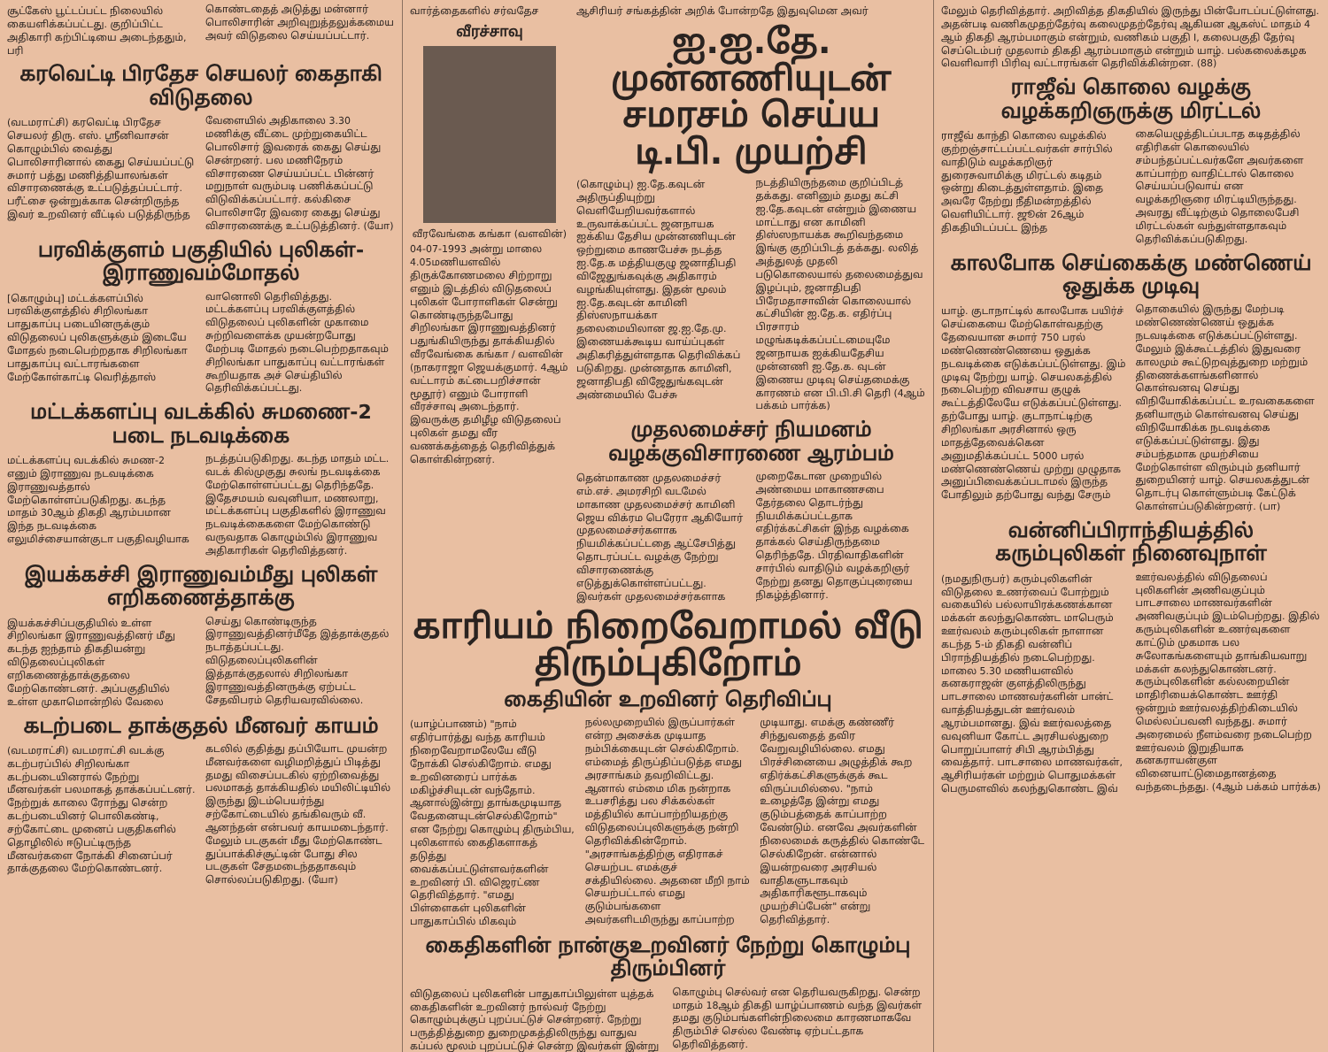சூட்கேஸ் பூட்டப்பட்ட நிலையில் கையளிக்கப்பட்டது. குறிப்பிட்ட அதிகாரி கற்பிட்டியை அடைந்ததும், பரி
கொண்டதைத் அடுத்து மன்னார் பொலிசாரின் அறிவுறுத்தலுக்கமைய அவர் விடுதலை செய்யப்பட்டார்.
கரவெட்டி பிரதேச செயலர் கைதாகி விடுதலை
(வடமராட்சி) கரவெட்டி பிரதேச செயலர் திரு. எஸ். ஸ்ரீனிவாசன் கொழும்பில் வைத்து பொலிசாரினால் கைது செய்யப்பட்டு சுமார் பத்து மணித்தியாலங்கள் விசாரணைக்கு உட்படுத்தப்பட்டார். பரீட்சை ஒன்றுக்காக சென்றிருந்த இவர் உறவினர் வீட்டில் படுத்திருந்த வேளையில் அதிகாலை 3.30 மணிக்கு வீட்டை முற்றுகையிட்ட பொலிசார் இவரைக் கைது செய்து சென்றனர். பல மணிநேரம் விசாரணை செய்யப்பட்ட பின்னர் மறுநாள் வரும்படி பணிக்கப்பட்டு விடுவிக்கப்பட்டார். கல்கிசை பொலிசாரே இவரை கைது செய்து விசாரணைக்கு உட்படுத்தினர். (யோ)
பரவிக்குளம் பகுதியில் புலிகள்-இராணுவம்மோதல்
[கொழும்பு] மட்டக்களப்பில் பரவிக்குளத்தில் சிறிலங்கா பாதுகாப்பு படையினருக்கும் விடுதலைப் புலிகளுக்கும் இடையே மோதல் நடைபெற்றதாக சிறிலங்கா பாதுகாப்பு வட்டாரங்களை மேற்கோள்காட்டி வெரித்தாஸ் வானொலி தெரிவித்தது. மட்டக்களப்பு பரவிக்குளத்தில் விடுதலைப் புலிகளின் முகாமை சுற்றிவளைக்க முயன்றபோது மேற்படி மோதல் நடைபெற்றதாகவும் சிறிலங்கா பாதுகாப்பு வட்டாரங்கள் கூறியதாக அச் செய்தியில் தெரிவிக்கப்பட்டது.
மட்டக்களப்பு வடக்கில் சுமணை-2 படை நடவடிக்கை
மட்டக்களப்பு வடக்கில் சுமண-2 எனும் இராணுவ நடவடிக்கை இராணுவத்தால் மேற்கொள்ளப்படுகிறது. கடந்த மாதம் 30ஆம் திகதி ஆரம்பமான இந்த நடவடிக்கை எலுமிச்சையான்குடா பகுதிவழியாக நடத்தப்படுகிறது. கடந்த மாதம் மட்ட. வடக் கில்முகுது சுலங் நடவடிக்கை மேற்கொள்ளப்பட்டது தெரிந்ததே. இதேசமயம் வவுனியா, மணலாறு, மட்டக்களப்பு பகுதிகளில் இராணுவ நடவடிக்கைகளை மேற்கொண்டு வருவதாக கொழும்பில் இராணுவ அதிகாரிகள் தெரிவித்தனர்.
இயக்கச்சி இராணுவம்மீது புலிகள் எறிகணைத்தாக்கு
இயக்கச்சிப்பகுதியில் உள்ள சிறிலங்கா இராணுவத்தினர் மீது கடந்த ஐந்தாம் திகதியன்று விடுதலைப்புலிகள் எறிகணைத்தாக்குதலை மேற்கொண்டனர். அப்பகுதியில் உள்ள முகாமொன்றில் வேலை செய்து கொண்டிருந்த இராணுவத்தினர்மீதே இத்தாக்குதல் நடாத்தப்பட்டது. விடுதலைப்புலிகளின் இத்தாக்குதலால் சிறிலங்கா இராணுவத்தினருக்கு ஏற்பட்ட சேதவிபரம் தெரியவரவில்லை.
கடற்படை தாக்குதல் மீனவர் காயம்
(வடமராட்சி) வடமராட்சி வடக்கு கடற்பரப்பில் சிறிலங்கா கடற்படையினரால் நேற்று மீனவர்கள் பலமாகத் தாக்கப்பட்டனர். நேற்றுக் காலை ரோந்து சென்ற கடற்படையினர் பொலிகண்டி, சற்கோட்டை முனைப் பகுதிகளில் தொழிலில் ஈடுபட்டிருந்த மீனவர்களை நோக்கி சினைப்பர் தாக்குதலை மேற்கொண்டனர். கடலில் குதித்து தப்பியோட முயன்ற மீனவர்களை வழிமறித்துப் பிடித்து தமது விசைப்படகில் ஏற்றிவைத்து பலமாகத் தாக்கியதில் மயிலிட்டியில் இருந்து இடம்பெயர்ந்து சற்கோட்டையில் தங்கிவரும் வீ. ஆனந்தன் என்பவர் காயமடைந்தார். மேலும் படகுகள் மீது மேற்கொண்ட துப்பாக்கிச்சூட்டின் போது சில படகுகள் சேதமடைந்ததாகவும் சொல்லப்படுகிறது. (யோ)
வார்த்தைகளில் சர்வதேச
வீரச்சாவு
வீரவேங்கை கங்கா (வளவின்)
04-07-1993 அன்று மாலை 4.05மணியளவில் திருக்கோணமலை சிற்றாறு எனும் இடத்தில் விடுதலைப் புலிகள் போராளிகள் சென்று கொண்டிருந்தபோது சிறிலங்கா இராணுவத்தினர் பதுங்கியிருந்து தாக்கியதில் வீரவேங்கை கங்கா / வளவின் (நாகராஜா ஜெயக்குமார். 4ஆம் வட்டாரம் கட்டைபறிச்சான் மூதூர்) எனும் போராளி வீரச்சாவு அடைந்தார். இவருக்கு தமிழீழ விடுதலைப் புலிகள் தமது வீர வணக்கத்தைத் தெரிவித்துக் கொள்கின்றனர்.
ஆசிரியர் சங்கத்தின் அறிக் போன்றதே இதுவுமென அவர்
ஐ.ஐ.தே. முன்னணியுடன் சமரசம் செய்ய டி.பி. முயற்சி
(கொழும்பு) ஐ.தே.கவுடன் அதிருப்தியுற்று வெளியேறியவர்களால் உருவாக்கப்பட்ட ஜனநாயக ஐக்கிய தேசிய முன்னணியுடன் ஒற்றுமை காணபேச்சு நடத்த ஐ.தே.க மத்தியகுழு ஜனாதிபதி விஜேதுங்கவுக்கு அதிகாரம் வழங்கியுள்ளது. இதன் மூலம் ஐ.தே.கவுடன் காமினி திஸ்ஸநாயக்கா தலைமையிலான ஜ.ஐ.தே.மு. இணையக்கூடிய வாய்ப்புகள் அதிகரித்துள்ளதாக தெரிவிக்கப் படுகிறது. முன்னதாக காமினி, ஜனாதிபதி விஜேதுங்கவுடன் அண்மையில் பேச்சு நடத்தியிருந்தமை குறிப்பிடத் தக்கது. எனினும் தமது கட்சி ஐ.தே.கவுடன் என்றும் இணைய மாட்டாது என காமினி திஸ்ஸநாயக்க கூறிவந்தமை இங்கு குறிப்பிடத் தக்கது. லலித் அத்துலத் முதலி படுகொலையால் தலைமைத்துவ இழப்பும், ஜனாதிபதி பிரேமதாசாவின் கொலையால் கட்சியின் ஐ.தே.க. எதிர்ப்பு பிரசாரம் மழுங்கடிக்கப்பட்டமையுமே ஜனநாயக ஐக்கியதேசிய முன்னணி ஐ.தே.க. வுடன் இணைய முடிவு செய்தமைக்கு காரணம் என பி.பி.சி தெரி (4ஆம் பக்கம் பார்க்க)
முதலமைச்சர் நியமனம் வழக்குவிசாரணை ஆரம்பம்
தென்மாகாண முதலமைச்சர் எம்.எச். அமரசிறி வடமேல் மாகாண முதலமைச்சர் காமினி ஜெய விக்ரம பெரேரா ஆகியோர் முதலமைச்சர்களாக நியமிக்கப்பட்டதை ஆட்சேபித்து தொடரப்பட்ட வழக்கு நேற்று விசாரணைக்கு எடுத்துக்கொள்ளப்பட்டது. இவர்கள் முதலமைச்சர்களாக முறைகேடான முறையில் அண்மைய மாகாணசபை தேர்தலை தொடர்ந்து நியமிக்கப்பட்டதாக எதிர்க்கட்சிகள் இந்த வழக்கை தாக்கல் செய்திருந்தமை தெரிந்ததே. பிரதிவாதிகளின் சார்பில் வாதிடும் வழக்கறிஞர் நேற்று தனது தொகுப்புரையை நிகழ்த்தினார்.
காரியம் நிறைவேறாமல் வீடு திரும்புகிறோம்
கைதியின் உறவினர் தெரிவிப்பு
(யாழ்ப்பாணம்) "நாம் எதிர்பார்த்து வந்த காரியம் நிறைவேறாமலேயே வீடு நோக்கி செல்கிறோம். எமது உறவினரைப் பார்க்க மகிழ்ச்சியுடன் வந்தோம். ஆனால்இன்று தாங்கமுடியாத வேதனையுடன்செல்கிறோம்" என நேற்று கொழும்பு திரும்பிய, புலிகளால் கைதிகளாகத் தடுத்து வைக்கப்பட்டுள்ளவர்களின் உறவினர் பி. விஜெரட்ண தெரிவித்தார். "எமது பிள்ளைகள் புலிகளின் பாதுகாப்பில் மிகவும் நல்லமுறையில் இருப்பார்கள் என்ற அசைக்க முடியாத நம்பிக்கையுடன் செல்கிறோம். எம்மைத் திருப்திப்படுத்த எமது அரசாங்கம் தவறிவிட்டது. ஆனால் எம்மை மிக நன்றாக உபசரித்து பல சிக்கல்கள் மத்தியில் காப்பாற்றியதற்கு விடுதலைப்புலிகளுக்கு நன்றி தெரிவிக்கின்றோம். "அரசாங்கத்திற்கு எதிராகச் செயற்பட எமக்குச் சக்தியில்லை. அதனை மீறி நாம் செயற்பட்டால் எமது குடும்பங்களை அவர்களிடமிருந்து காப்பாற்ற முடியாது. எமக்கு கண்ணீர் சிந்துவதைத் தவிர வேறுவழியில்லை. எமது பிரச்சினையை அழுத்திக் கூற எதிர்க்கட்சிகளுக்குக் கூட விருப்பமில்லை. "நாம் உழைத்தே இன்று எமது குடும்பத்தைக் காப்பாற்ற வேண்டும். எனவே அவர்களின் நிலைமைக் கருத்தில் கொண்டே செல்கிறேன். என்னால் இயன்றவரை அரசியல் வாதிகளுடாகவும் அதிகாரிகளூடாகவும் முயற்சிப்பேன்" என்று தெரிவித்தார்.
கைதிகளின் நான்குஉறவினர் நேற்று கொழும்பு திரும்பினர்
விடுதலைப் புலிகளின் பாதுகாப்பிலுள்ள யுத்தக் கைதிகளின் உறவினர் நால்வர் நேற்று கொழும்புக்குப் புறப்பட்டுச் சென்றனர். நேற்று பருத்தித்துறை துறைமுகத்திலிருந்து வாதுவ கப்பல் மூலம் புறப்பட்டுச் சென்ற இவர்கள் இன்று கொழும்பு செல்வர் என தெரியவருகிறது. சென்ற மாதம் 18ஆம் திகதி யாழ்ப்பாணம் வந்த இவர்கள் தமது குடும்பங்களின்நிலைமை காரணமாகவே திரும்பிச் செல்ல வேண்டி ஏற்பட்டதாக தெரிவித்தனர்.
மேலும் தெரிவித்தார். அறிவித்த திகதியில் இருந்து பின்போடப்பட்டுள்ளது. அதன்படி வணிகமுதற்தேர்வு கலைமுதற்தேர்வு ஆகியன ஆகஸ்ட் மாதம் 4 ஆம் திகதி ஆரம்பமாகும் என்றும், வணிகம் பகுதி I, கலைபகுதி தேர்வு செப்டெம்பர் முதலாம் திகதி ஆரம்பமாகும் என்றும் யாழ். பல்கலைக்கழக வெளிவாரி பிரிவு வட்டாரங்கள் தெரிவிக்கின்றன. (88)
ராஜீவ் கொலை வழக்கு வழக்கறிஞருக்கு மிரட்டல்
ராஜீவ் காந்தி கொலை வழக்கில் குற்றஞ்சாட்டப்பட்டவர்கள் சார்பில் வாதிடும் வழக்கறிஞர் துரைசுவாமிக்கு மிரட்டல் கடிதம் ஒன்று கிடைத்துள்ளதாம். இதை அவரே நேற்று நீதிமன்றத்தில் வெளியிட்டார். ஜூன் 26ஆம் திகதியிடப்பட்ட இந்த கையெழுத்திடப்படாத கடிதத்தில் எதிரிகள் கொலையில் சம்பந்தப்பட்டவர்களே அவர்களை காப்பாற்ற வாதிட்டால் கொலை செய்யப்படுவாய் என வழக்கறிஞரை மிரட்டியிருந்தது. அவரது வீட்டிற்கும் தொலைபேசி மிரட்டல்கள் வந்துள்ளதாகவும் தெரிவிக்கப்படுகிறது.
காலபோக செய்கைக்கு மண்ணெய் ஒதுக்க முடிவு
யாழ். குடாநாட்டில் காலபோக பயிர்ச் செய்கையை மேற்கொள்வதற்கு தேவையான சுமார் 750 பரல் மண்ணெண்ணெயை ஒதுக்க நடவடிக்கை எடுக்கப்பட்டுள்ளது. இம் முடிவு நேற்று யாழ். செயலகத்தில் நடைபெற்ற விவசாய குழுக் கூட்டத்திலேயே எடுக்கப்பட்டுள்ளது. தற்போது யாழ். குடாநாட்டிற்கு சிறிலங்கா அரசினால் ஒரு மாதத்தேவைக்கென அனுமதிக்கப்பட்ட 5000 பரல் மண்ணெண்ணெய் முற்று முழுதாக அனுப்பிவைக்கப்படாமல் இருந்த போதிலும் தற்போது வந்து சேரும் தொகையில் இருந்து மேற்படி மண்ணெண்ணெய் ஒதுக்க நடவடிக்கை எடுக்கப்பட்டுள்ளது. மேலும் இக்கூட்டத்தில் இதுவரை காலமும் கூட்டுறவுத்துறை மற்றும் திணைக்களங்களினால் கொள்வனவு செய்து விநியோகிக்கப்பட்ட உரவகைகளை தனியாரும் கொள்வனவு செய்து விநியோகிக்க நடவடிக்கை எடுக்கப்பட்டுள்ளது. இது சம்பந்தமாக முயற்சியை மேற்கொள்ள விரும்பும் தனியார் துறையினர் யாழ். செயலகத்துடன் தொடர்பு கொள்ளும்படி கேட்டுக் கொள்ளப்படுகின்றனர். (பா)
வன்னிப்பிராந்தியத்தில் கரும்புலிகள் நினைவுநாள்
(நமதுநிருபர்) கரும்புலிகளின் விடுதலை உணர்வைப் போற்றும் வகையில் பல்லாயிரக்கணக்கான மக்கள் கலந்துகொண்ட மாபெரும் ஊர்வலம் கரும்புலிகள் நாளான கடந்த 5-ம் திகதி வன்னிப் பிராந்தியத்தில் நடைபெற்றது. மாலை 5.30 மணியளவில் கனகராஜன் குளத்திலிருந்து பாடசாலை மாணவர்களின் பான்ட் வாத்தியத்துடன் ஊர்வலம் ஆரம்பமானது. இவ் ஊர்வலத்தை வவுனியா கோட்ட அரசியல்துறை பொறுப்பாளர் சிபி ஆரம்பித்து வைத்தார். பாடசாலை மாணவர்கள், ஆசிரியர்கள் மற்றும் பொதுமக்கள் பெருமளவில் கலந்துகொண்ட இவ் ஊர்வலத்தில் விடுதலைப் புலிகளின் அணிவகுப்பும் பாடசாலை மாணவர்களின் அணிவகுப்பும் இடம்பெற்றது. இதில் கரும்புலிகளின் உணர்வுகளை காட்டும் முகமாக பல சுலோகங்களையும் தாங்கியவாறு மக்கள் கலந்துகொண்டனர். கரும்புலிகளின் கல்லறையின் மாதிரியைக்கொண்ட ஊர்தி ஒன்றும் ஊர்வலத்திற்கிடையில் மெல்லப்பவனி வந்தது. சுமார் அரைமைல் நீளம்வரை நடைபெற்ற ஊர்வலம் இறுதியாக கனகராயன்குள வினையாட்டுமைதானத்தை வந்தடைந்தது. (4ஆம் பக்கம் பார்க்க)